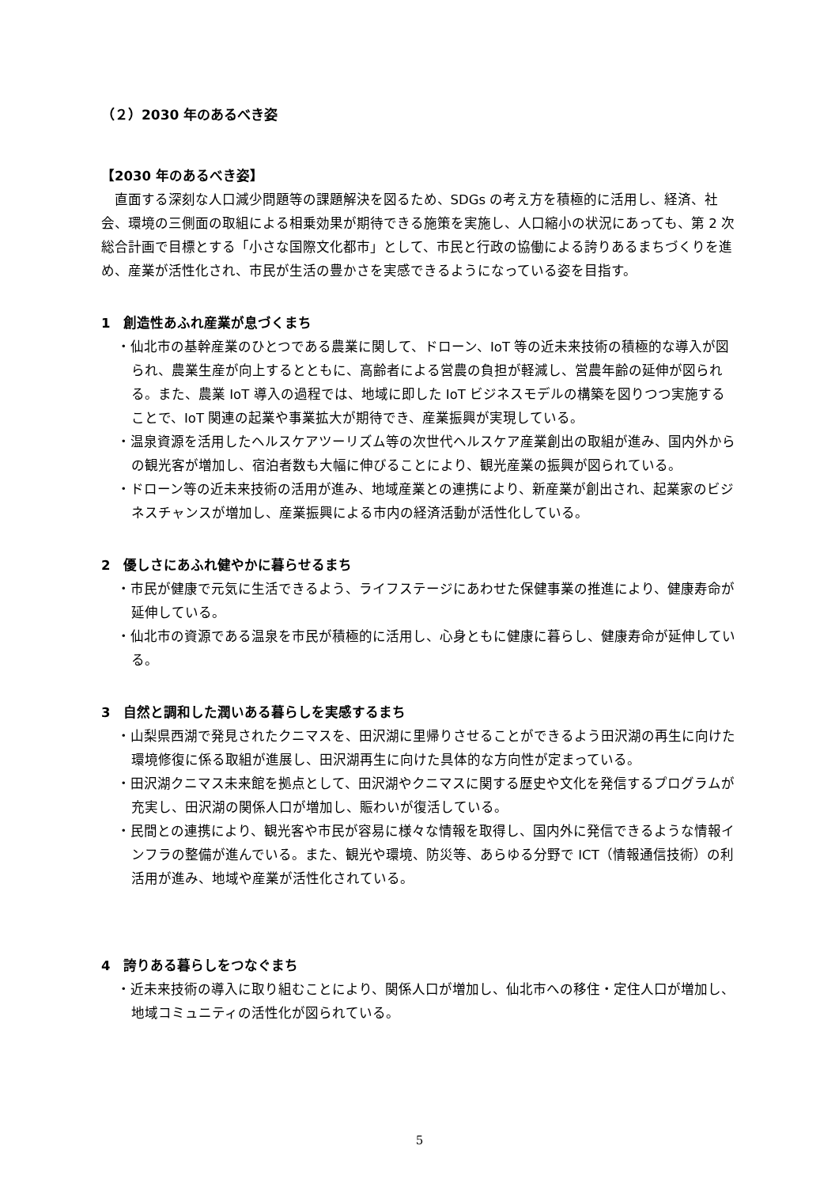（２）2030 年のあるべき姿
【2030 年のあるべき姿】
直面する深刻な人口減少問題等の課題解決を図るため、SDGs の考え方を積極的に活用し、経済、社会、環境の三側面の取組による相乗効果が期待できる施策を実施し、人口縮小の状況にあっても、第 2 次総合計画で目標とする「小さな国際文化都市」として、市民と行政の協働による誇りあるまちづくりを進め、産業が活性化され、市民が生活の豊かさを実感できるようになっている姿を目指す。
1　創造性あふれ産業が息づくまち
・仙北市の基幹産業のひとつである農業に関して、ドローン、IoT 等の近未来技術の積極的な導入が図られ、農業生産が向上するとともに、高齢者による営農の負担が軽減し、営農年齢の延伸が図られる。また、農業 IoT 導入の過程では、地域に即した IoT ビジネスモデルの構築を図りつつ実施することで、IoT 関連の起業や事業拡大が期待でき、産業振興が実現している。
・温泉資源を活用したヘルスケアツーリズム等の次世代ヘルスケア産業創出の取組が進み、国内外からの観光客が増加し、宿泊者数も大幅に伸びることにより、観光産業の振興が図られている。
・ドローン等の近未来技術の活用が進み、地域産業との連携により、新産業が創出され、起業家のビジネスチャンスが増加し、産業振興による市内の経済活動が活性化している。
2　優しさにあふれ健やかに暮らせるまち
・市民が健康で元気に生活できるよう、ライフステージにあわせた保健事業の推進により、健康寿命が延伸している。
・仙北市の資源である温泉を市民が積極的に活用し、心身ともに健康に暮らし、健康寿命が延伸している。
3　自然と調和した潤いある暮らしを実感するまち
・山梨県西湖で発見されたクニマスを、田沢湖に里帰りさせることができるよう田沢湖の再生に向けた環境修復に係る取組が進展し、田沢湖再生に向けた具体的な方向性が定まっている。
・田沢湖クニマス未来館を拠点として、田沢湖やクニマスに関する歴史や文化を発信するプログラムが充実し、田沢湖の関係人口が増加し、賑わいが復活している。
・民間との連携により、観光客や市民が容易に様々な情報を取得し、国内外に発信できるような情報インフラの整備が進んでいる。また、観光や環境、防災等、あらゆる分野で ICT（情報通信技術）の利活用が進み、地域や産業が活性化されている。
4　誇りある暮らしをつなぐまち
・近未来技術の導入に取り組むことにより、関係人口が増加し、仙北市への移住・定住人口が増加し、地域コミュニティの活性化が図られている。
5